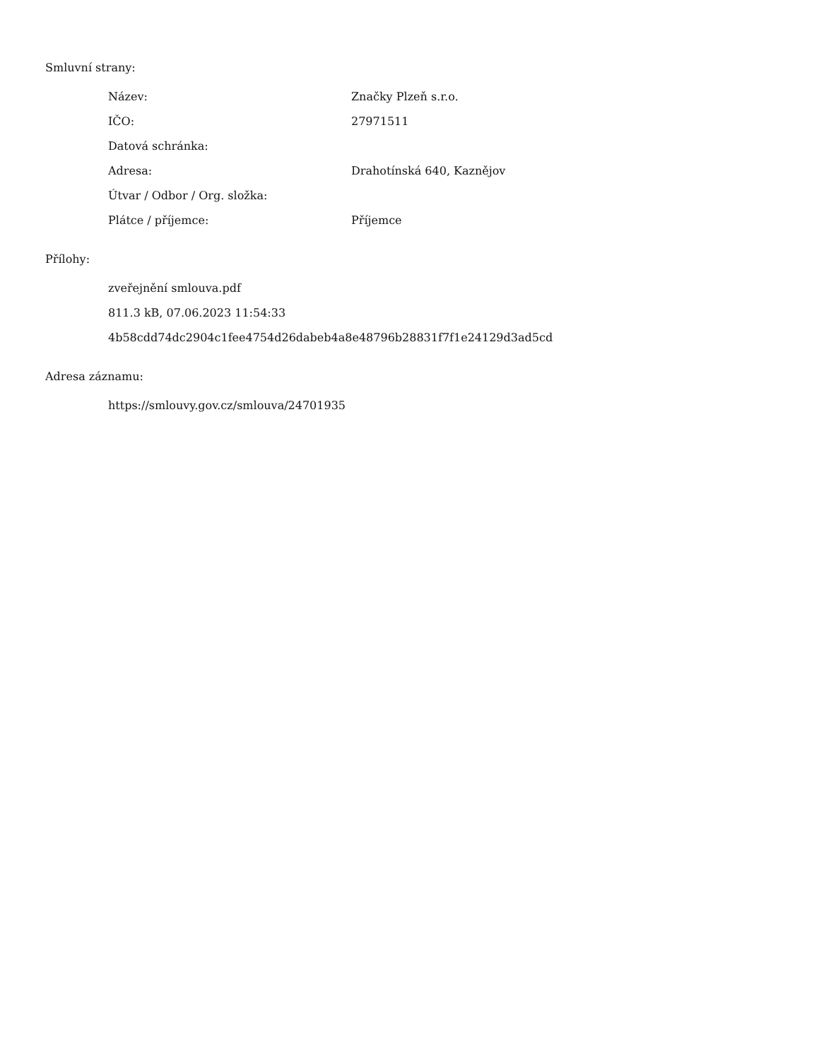Smluvní strany:
| Název: | Značky Plzeň s.r.o. |
| IČO: | 27971511 |
| Datová schránka: | |
| Adresa: | Drahotínská 640, Kaznějov |
| Útvar / Odbor / Org. složka: | |
| Plátce / příjemce: | Příjemce |
Přílohy:
zveřejnění smlouva.pdf
811.3 kB, 07.06.2023 11:54:33
4b58cdd74dc2904c1fee4754d26dabeb4a8e48796b28831f7f1e24129d3ad5cd
Adresa záznamu:
https://smlouvy.gov.cz/smlouva/24701935